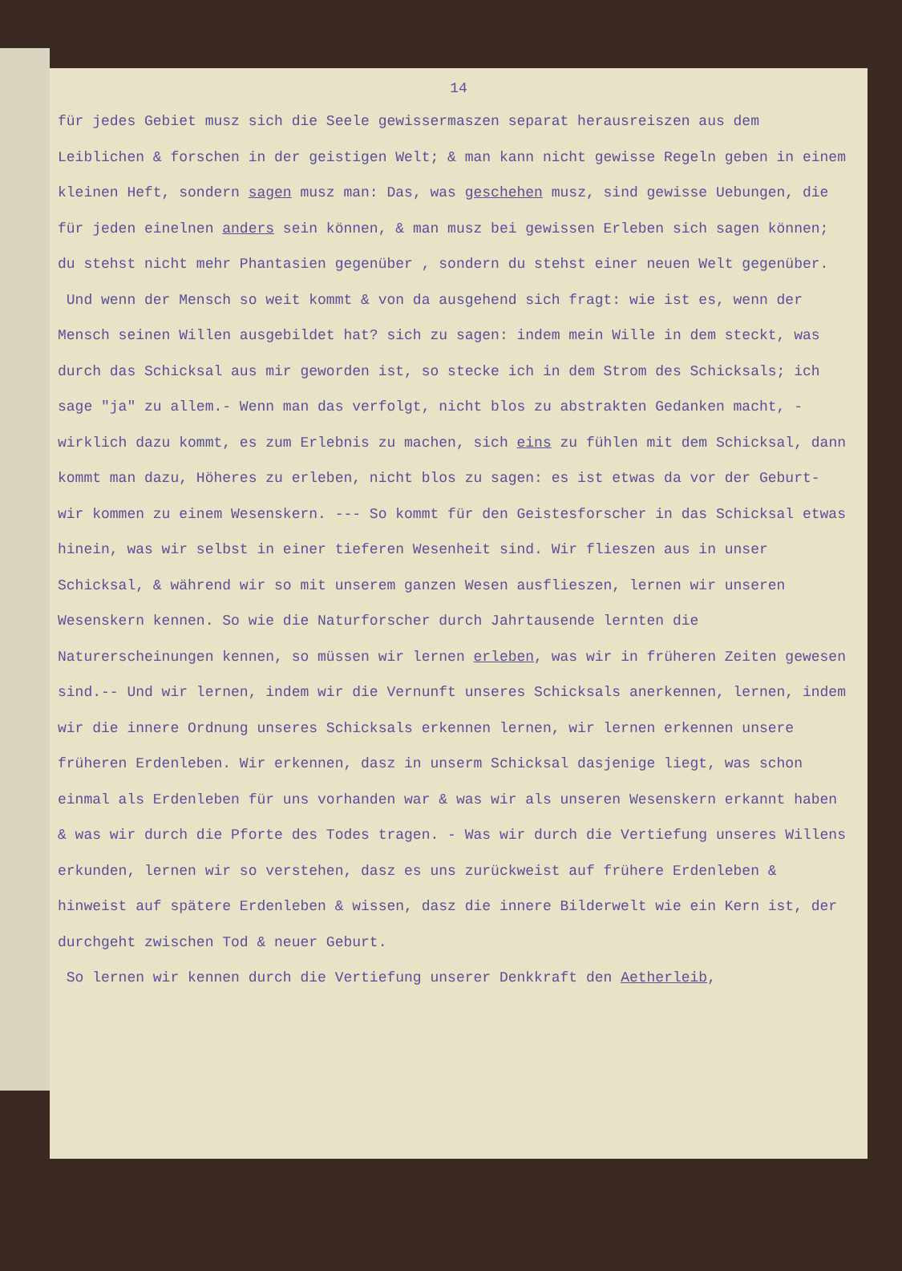14
für jedes Gebiet musz sich die Seele gewissermaszen separat herausreiszen aus dem Leiblichen & forschen in der geistigen Welt; & man kann nicht gewisse Regeln geben in einem kleinen Heft, sondern sagen musz man: Das, was geschehen musz, sind gewisse Uebungen, die für jeden einelnen anders sein können, & man musz bei gewissen Erleben sich sagen können; du stehst nicht mehr Phantasien gegenüber , sondern du stehst einer neuen Welt gegenüber.
Und wenn der Mensch so weit kommt & von da ausgehend sich fragt: wie ist es, wenn der Mensch seinen Willen ausgebildet hat? sich zu sagen: indem mein Wille in dem steckt, was durch das Schicksal aus mir geworden ist, so stecke ich in dem Strom des Schicksals; ich sage "ja" zu allem.- Wenn man das verfolgt, nicht blos zu abstrakten Gedanken macht, -wirklich dazu kommt, es zum Erlebnis zu machen, sich eins zu fühlen mit dem Schicksal, dann kommt man dazu, Höheres zu erleben, nicht blos zu sagen: es ist etwas da vor der Geburt- wir kommen zu einem Wesenskern. --- So kommt für den Geistesforscher in das Schicksal etwas hinein, was wir selbst in einer tieferen Wesenheit sind. Wir flieszen aus in unser Schicksal, & während wir so mit unserem ganzen Wesen ausflieszen, lernen wir unseren Wesenskern kennen. So wie die Naturforscher durch Jahrtausende lernten die Naturerscheinungen kennen, so müssen wir lernen erleben, was wir in früheren Zeiten gewesen sind.-- Und wir lernen, indem wir die Vernunft unseres Schicksals anerkennen, lernen, indem wir die innere Ordnung unseres Schicksals erkennen lernen, wir lernen erkennen unsere früheren Erdenleben. Wir erkennen, dasz in unserm Schicksal dasjenige liegt, was schon einmal als Erdenleben für uns vorhanden war & was wir als unseren Wesenskern erkannt haben & was wir durch die Pforte des Todes tragen. - Was wir durch die Vertiefung unseres Willens erkunden, lernen wir so verstehen, dasz es uns zurückweist auf frühere Erdenleben & hinweist auf spätere Erdenleben & wissen, dasz die innere Bilderwelt wie ein Kern ist, der durchgeht zwischen Tod & neuer Geburt.
So lernen wir kennen durch die Vertiefung unserer Denkkraft den Aetherleib,